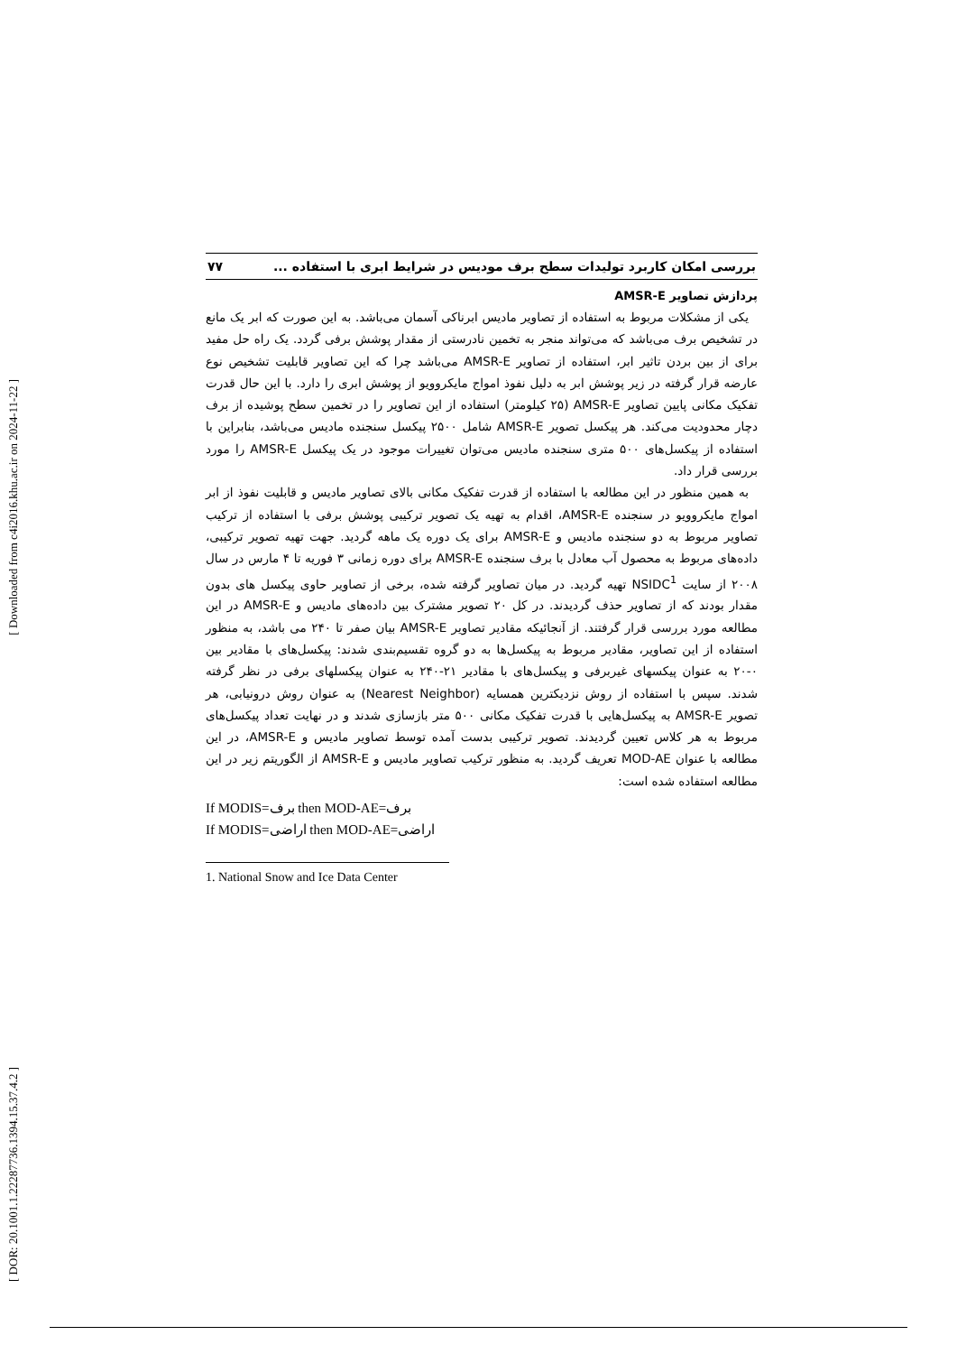[ Downloaded from c4i2016.khu.ac.ir on 2024-11-22 ]
[ DOR: 20.1001.1.22287736.1394.15.37.4.2 ]
بررسی امکان کاربرد تولیدات سطح برف مودیس در شرایط ابری با استفاده ... ۷۷
پردازش تصاویر AMSR-E
یکی از مشکلات مربوط به استفاده از تصاویر مادیس ابرناکی آسمان می‌باشد. به این صورت که ابر یک مانع در تشخیص برف می‌باشد که می‌تواند منجر به تخمین نادرستی از مقدار پوشش برفی گردد. یک راه حل مفید برای از بین بردن تاثیر ابر، استفاده از تصاویر AMSR-E می‌باشد چرا که این تصاویر قابلیت تشخیص نوع عارضه قرار گرفته در زیر پوشش ابر به دلیل نفوذ امواج مایکروویو از پوشش ابری را دارد. با این حال قدرت تفکیک مکانی پایین تصاویر AMSR-E (۲۵ کیلومتر) استفاده از این تصاویر را در تخمین سطح پوشیده از برف دچار محدودیت می‌کند. هر پیکسل تصویر AMSR-E شامل ۲۵۰۰ پیکسل سنجنده مادیس می‌باشد، بنابراین با استفاده از پیکسل‌های ۵۰۰ متری سنجنده مادیس می‌توان تغییرات موجود در یک پیکسل AMSR-E را مورد بررسی قرار داد.
به همین منظور در این مطالعه با استفاده از قدرت تفکیک مکانی بالای تصاویر مادیس و قابلیت نفوذ از ابر امواج مایکروویو در سنجنده AMSR-E، اقدام به تهیه یک تصویر ترکیبی پوشش برفی با استفاده از ترکیب تصاویر مربوط به دو سنجنده مادیس و AMSR-E برای یک دوره یک ماهه گردید. جهت تهیه تصویر ترکیبی، داده‌های مربوط به محصول آب معادل با برف سنجنده AMSR-E برای دوره زمانی ۳ فوریه تا ۴ مارس در سال ۲۰۰۸ از سایت NSIDC<sup>1</sup> تهیه گردید. در میان تصاویر گرفته شده، برخی از تصاویر حاوی پیکسل های بدون مقدار بودند که از تصاویر حذف گردیدند. در کل ۲۰ تصویر مشترک بین داده‌های مادیس و AMSR-E در این مطالعه مورد بررسی قرار گرفتند. از آنجائیکه مقادیر تصاویر AMSR-E بیان صفر تا ۲۴۰ می باشد، به منظور استفاده از این تصاویر، مقادیر مربوط به پیکسل‌ها به دو گروه تقسیم‌بندی شدند: پیکسل‌های با مقادیر بین ۰-۲۰ به عنوان پیکسهای غیربرفی و پیکسل‌های با مقادیر ۲۱-۲۴۰ به عنوان پیکسلهای برفی در نظر گرفته شدند. سپس با استفاده از روش نزدیکترین همسایه (Nearest Neighbor) به عنوان روش درونیابی، هر تصویر AMSR-E به پیکسل‌هایی با قدرت تفکیک مکانی ۵۰۰ متر بازسازی شدند و در نهایت تعداد پیکسل‌های مربوط به هر کلاس تعیین گردیدند. تصویر ترکیبی بدست آمده توسط تصاویر مادیس و AMSR-E، در این مطالعه با عنوان MOD-AE تعریف گردید. به منظور ترکیب تصاویر مادیس و AMSR-E از الگوریتم زیر در این مطالعه استفاده شده است:
If MODIS=برف then MOD-AE=برف
If MODIS=اراضی then MOD-AE=اراضی
1. National Snow and Ice Data Center